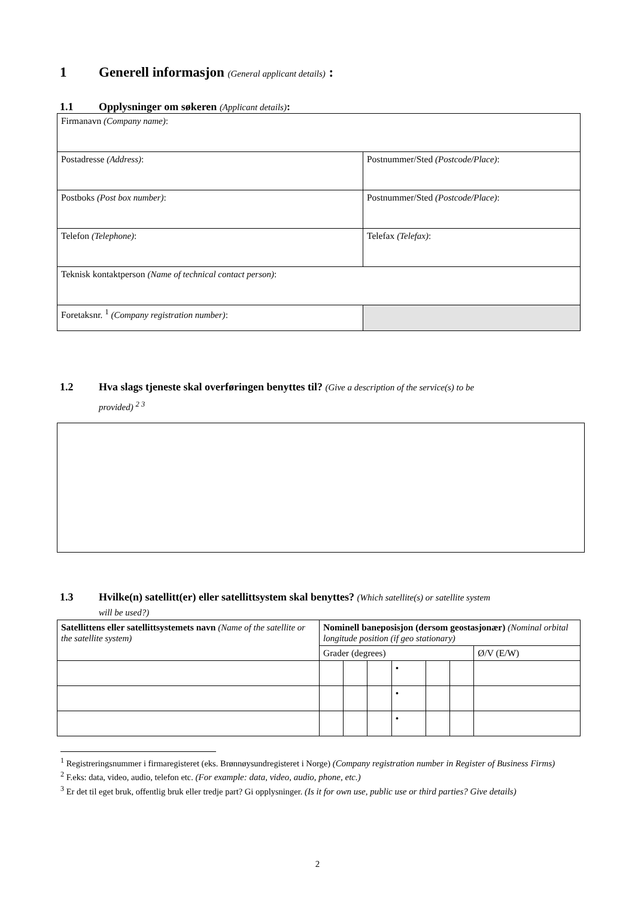1 Generell informasjon (General applicant details) :
1.1 Opplysninger om søkeren (Applicant details):
| Firmanavn (Company name) : | |
| Postadresse (Address) : | Postnummer/Sted (Postcode/Place) : |
| Postboks (Post box number) : | Postnummer/Sted (Postcode/Place) : |
| Telefon (Telephone) : | Telefax (Telefax) : |
| Teknisk kontaktperson (Name of technical contact person) : | |
| Foretaksnr. <sup>1</sup> (Company registration number) : | |
1.2 Hva slags tjeneste skal overføringen benyttes til? (Give a description of the service(s) to be
provided) <sup>2 3</sup>
1.3 Hvilke(n) satellitt(er) eller satellittsystem skal benyttes? (Which satellite(s) or satellite system
will be used?)
| Satellittens eller satellittsystemets navn (Name of the satellite or the satellite system) | Nominell baneposisjon (dersom geostasjonær) (Nominal orbital longitude position (if geo stationary) | | | | | | |
| | Grader (degrees) | | | | | | Ø/V (E/W) |
| | | | | • | | | |
| | | | | • | | | |
| | | | | • | | | |
<sup>1</sup> Registreringsnummer i firmaregisteret (eks. Brønnøysundregisteret i Norge) (Company registration number in Register of Business Firms)
<sup>2</sup> F.eks: data, video, audio, telefon etc. (For example: data, video, audio, phone, etc.)
<sup>3</sup> Er det til eget bruk, offentlig bruk eller tredje part? Gi opplysninger. (Is it for own use, public use or third parties? Give details)
2